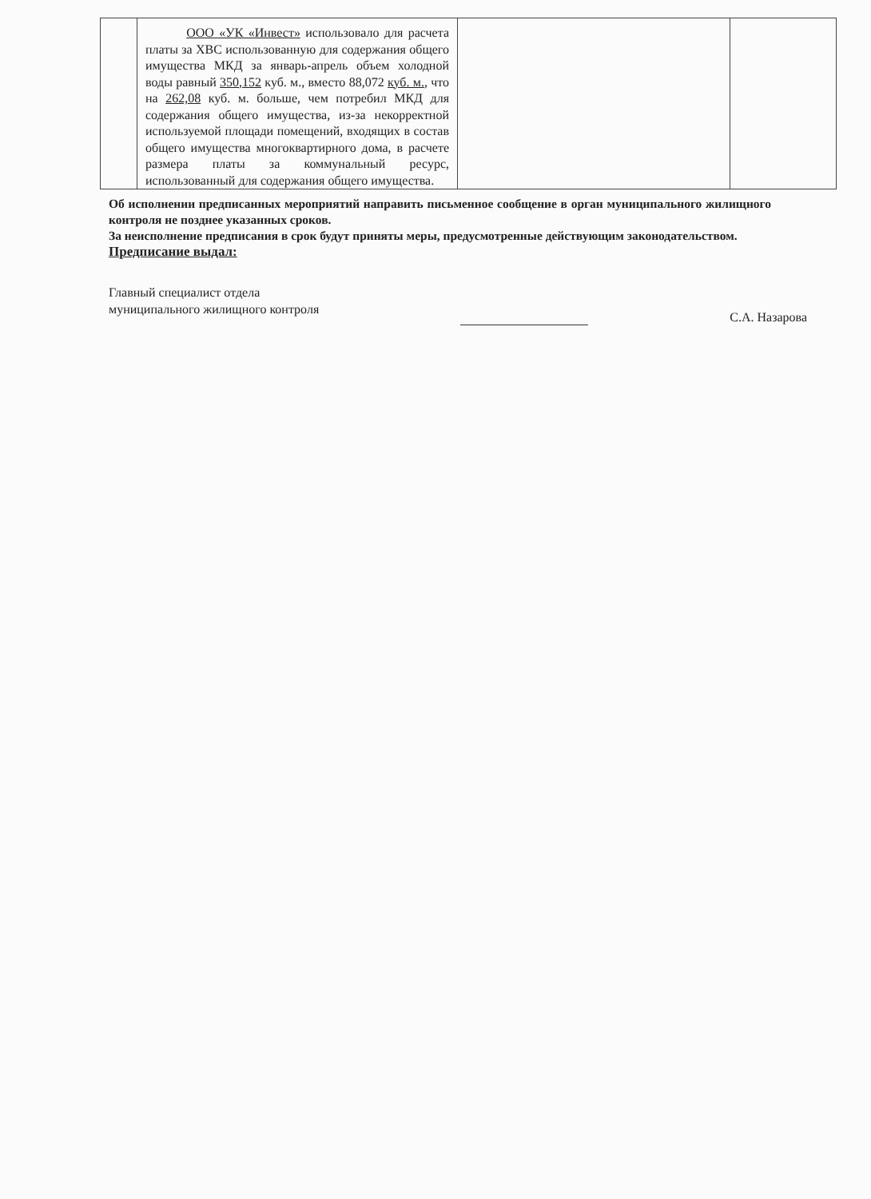| | ООО «УК «Инвест» использовало для расчета платы за ХВС использованную для содержания общего имущества МКД за январь-апрель объем холодной воды равный 350,152 куб. м., вместо 88,072 куб. м. , что на 262,08 куб. м. больше, чем потребил МКД для содержания общего имущества, из-за некорректной используемой площади помещений, входящих в состав общего имущества многоквартирного дома, в расчете размера платы за коммунальный ресурс, использованный для содержания общего имущества. | | |
Об исполнении предписанных мероприятий направить письменное сообщение в орган муниципального жилищного контроля не позднее указанных сроков.
За неисполнение предписания в срок будут приняты меры, предусмотренные действующим законодательством.
Предписание выдал:
Главный специалист отдела
муниципального жилищного контроля С.А. Назарова